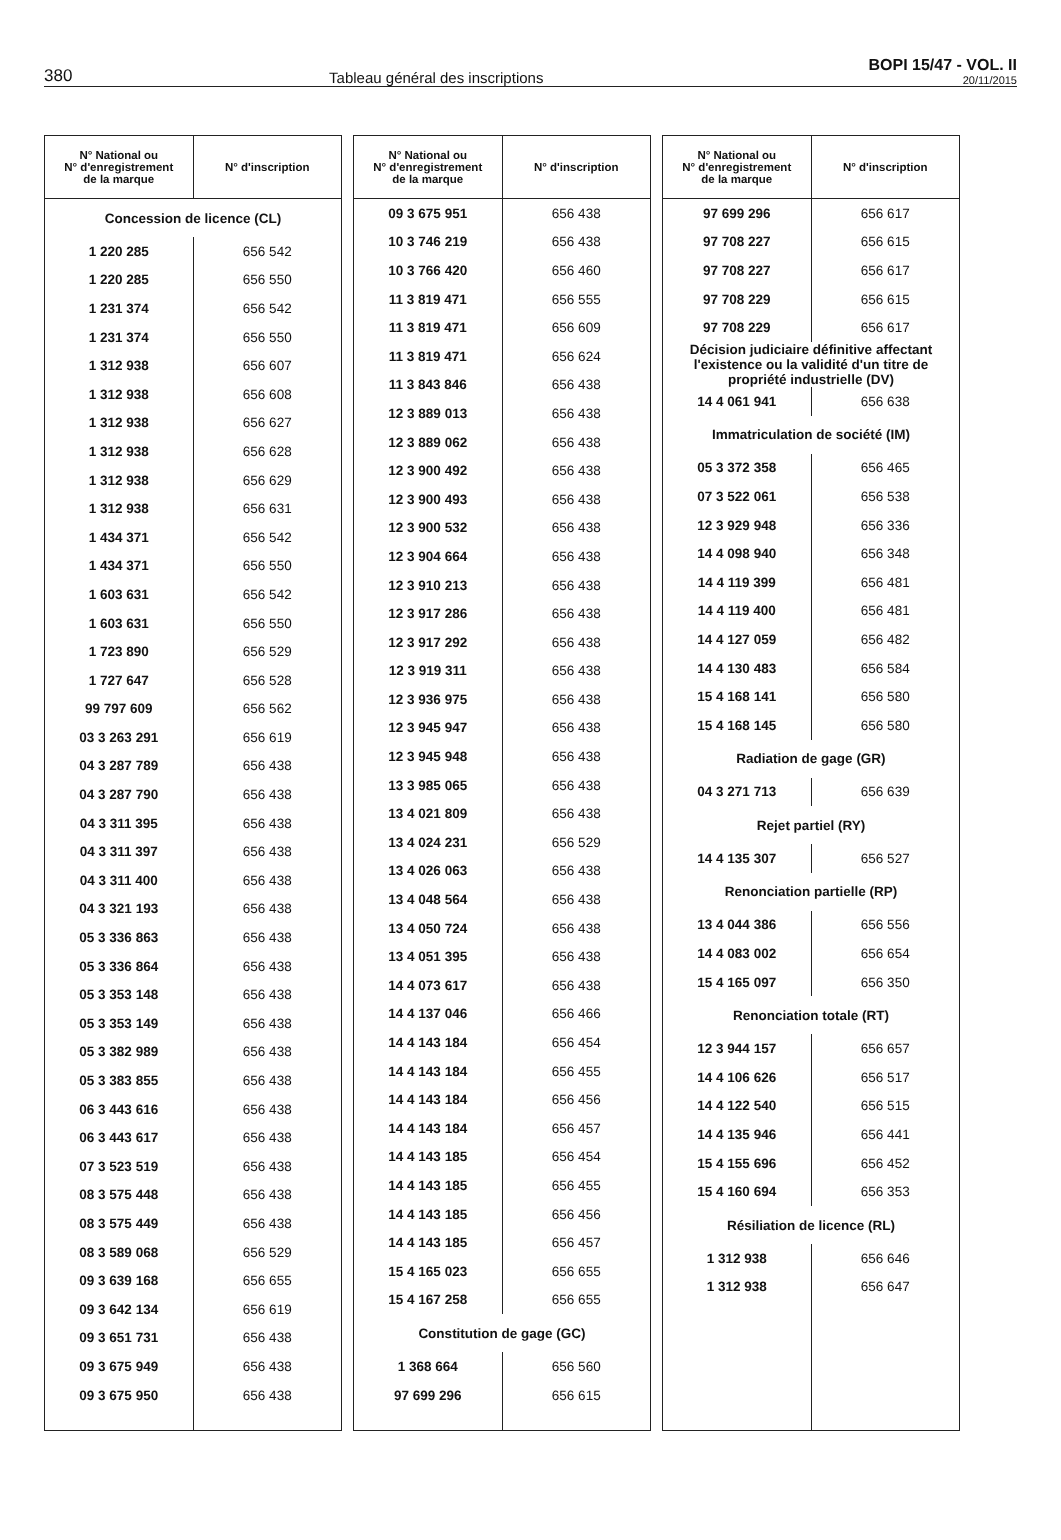380 Tableau général des inscriptions
BOPI 15/47 - VOL. II
20/11/2015
| N° National ou N° d'enregistrement de la marque | N° d'inscription |
| --- | --- |
| Concession de licence (CL) | |
| 1 220 285 | 656 542 |
| 1 220 285 | 656 550 |
| 1 231 374 | 656 542 |
| 1 231 374 | 656 550 |
| 1 312 938 | 656 607 |
| 1 312 938 | 656 608 |
| 1 312 938 | 656 627 |
| 1 312 938 | 656 628 |
| 1 312 938 | 656 629 |
| 1 312 938 | 656 631 |
| 1 434 371 | 656 542 |
| 1 434 371 | 656 550 |
| 1 603 631 | 656 542 |
| 1 603 631 | 656 550 |
| 1 723 890 | 656 529 |
| 1 727 647 | 656 528 |
| 99 797 609 | 656 562 |
| 03 3 263 291 | 656 619 |
| 04 3 287 789 | 656 438 |
| 04 3 287 790 | 656 438 |
| 04 3 311 395 | 656 438 |
| 04 3 311 397 | 656 438 |
| 04 3 311 400 | 656 438 |
| 04 3 321 193 | 656 438 |
| 05 3 336 863 | 656 438 |
| 05 3 336 864 | 656 438 |
| 05 3 353 148 | 656 438 |
| 05 3 353 149 | 656 438 |
| 05 3 382 989 | 656 438 |
| 05 3 383 855 | 656 438 |
| 06 3 443 616 | 656 438 |
| 06 3 443 617 | 656 438 |
| 07 3 523 519 | 656 438 |
| 08 3 575 448 | 656 438 |
| 08 3 575 449 | 656 438 |
| 08 3 589 068 | 656 529 |
| 09 3 639 168 | 656 655 |
| 09 3 642 134 | 656 619 |
| 09 3 651 731 | 656 438 |
| 09 3 675 949 | 656 438 |
| 09 3 675 950 | 656 438 |
| N° National ou N° d'enregistrement de la marque | N° d'inscription |
| --- | --- |
| 09 3 675 951 | 656 438 |
| 10 3 746 219 | 656 438 |
| 10 3 766 420 | 656 460 |
| 11 3 819 471 | 656 555 |
| 11 3 819 471 | 656 609 |
| 11 3 819 471 | 656 624 |
| 11 3 843 846 | 656 438 |
| 12 3 889 013 | 656 438 |
| 12 3 889 062 | 656 438 |
| 12 3 900 492 | 656 438 |
| 12 3 900 493 | 656 438 |
| 12 3 900 532 | 656 438 |
| 12 3 904 664 | 656 438 |
| 12 3 910 213 | 656 438 |
| 12 3 917 286 | 656 438 |
| 12 3 917 292 | 656 438 |
| 12 3 919 311 | 656 438 |
| 12 3 936 975 | 656 438 |
| 12 3 945 947 | 656 438 |
| 12 3 945 948 | 656 438 |
| 13 3 985 065 | 656 438 |
| 13 4 021 809 | 656 438 |
| 13 4 024 231 | 656 529 |
| 13 4 026 063 | 656 438 |
| 13 4 048 564 | 656 438 |
| 13 4 050 724 | 656 438 |
| 13 4 051 395 | 656 438 |
| 14 4 073 617 | 656 438 |
| 14 4 137 046 | 656 466 |
| 14 4 143 184 | 656 454 |
| 14 4 143 184 | 656 455 |
| 14 4 143 184 | 656 456 |
| 14 4 143 184 | 656 457 |
| 14 4 143 185 | 656 454 |
| 14 4 143 185 | 656 455 |
| 14 4 143 185 | 656 456 |
| 14 4 143 185 | 656 457 |
| 15 4 165 023 | 656 655 |
| 15 4 167 258 | 656 655 |
| Constitution de gage (GC) | |
| 1 368 664 | 656 560 |
| 97 699 296 | 656 615 |
| N° National ou N° d'enregistrement de la marque | N° d'inscription |
| --- | --- |
| 97 699 296 | 656 617 |
| 97 708 227 | 656 615 |
| 97 708 227 | 656 617 |
| 97 708 229 | 656 615 |
| 97 708 229 | 656 617 |
| Décision judiciaire définitive affectant l'existence ou la validité d'un titre de propriété industrielle (DV) | |
| 14 4 061 941 | 656 638 |
| Immatriculation de société (IM) | |
| 05 3 372 358 | 656 465 |
| 07 3 522 061 | 656 538 |
| 12 3 929 948 | 656 336 |
| 14 4 098 940 | 656 348 |
| 14 4 119 399 | 656 481 |
| 14 4 119 400 | 656 481 |
| 14 4 127 059 | 656 482 |
| 14 4 130 483 | 656 584 |
| 15 4 168 141 | 656 580 |
| 15 4 168 145 | 656 580 |
| Radiation de gage (GR) | |
| 04 3 271 713 | 656 639 |
| Rejet partiel (RY) | |
| 14 4 135 307 | 656 527 |
| Renonciation partielle (RP) | |
| 13 4 044 386 | 656 556 |
| 14 4 083 002 | 656 654 |
| 15 4 165 097 | 656 350 |
| Renonciation totale (RT) | |
| 12 3 944 157 | 656 657 |
| 14 4 106 626 | 656 517 |
| 14 4 122 540 | 656 515 |
| 14 4 135 946 | 656 441 |
| 15 4 155 696 | 656 452 |
| 15 4 160 694 | 656 353 |
| Résiliation de licence (RL) | |
| 1 312 938 | 656 646 |
| 1 312 938 | 656 647 |